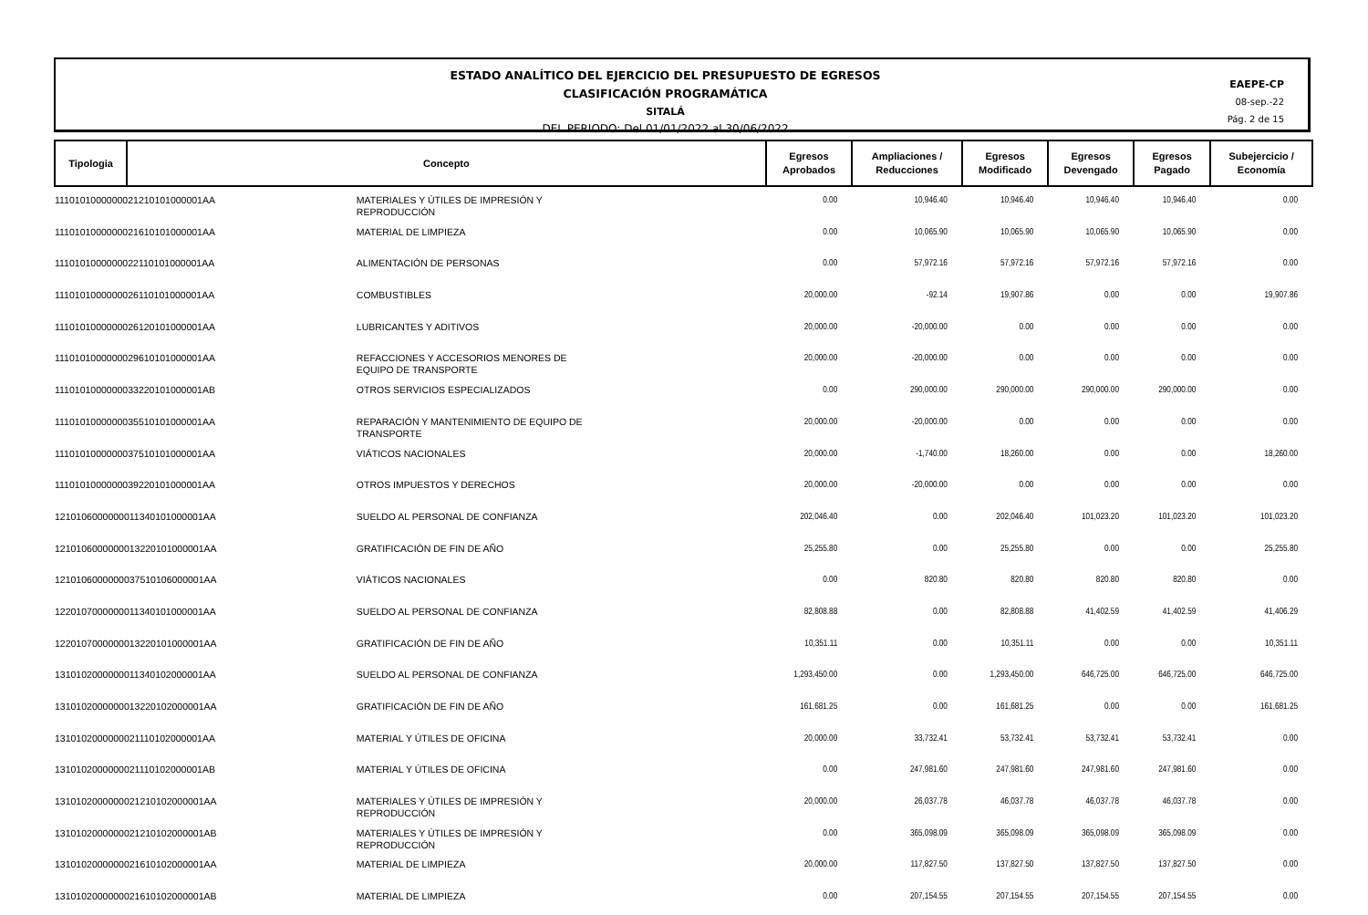ESTADO ANALÍTICO DEL EJERCICIO DEL PRESUPUESTO DE EGRESOS
CLASIFICACIÓN PROGRAMÁTICA
SITALÁ
DEL PERIODO: Del 01/01/2022 al 30/06/2022
EAEPE-CP
08-sep.-22
Pág. 2 de 15
| Tipologia | Concepto | | Egresos Aprobados | Ampliaciones / Reducciones | Egresos Modificado | Egresos Devengado | Egresos Pagado | Subejercicio / Economía |
| --- | --- | --- | --- | --- | --- | --- | --- | --- |
| 1110101000000021210101000001AA | | MATERIALES Y ÚTILES DE IMPRESIÓN Y REPRODUCCIÓN | 0.00 | 10,946.40 | 10,946.40 | 10,946.40 | 10,946.40 | 0.00 |
| 1110101000000021610101000001AA | | MATERIAL DE LIMPIEZA | 0.00 | 10,065.90 | 10,065.90 | 10,065.90 | 10,065.90 | 0.00 |
| 1110101000000022110101000001AA | | ALIMENTACIÓN DE PERSONAS | 0.00 | 57,972.16 | 57,972.16 | 57,972.16 | 57,972.16 | 0.00 |
| 1110101000000026110101000001AA | | COMBUSTIBLES | 20,000.00 | -92.14 | 19,907.86 | 0.00 | 0.00 | 19,907.86 |
| 1110101000000026120101000001AA | | LUBRICANTES Y ADITIVOS | 20,000.00 | -20,000.00 | 0.00 | 0.00 | 0.00 | 0.00 |
| 1110101000000029610101000001AA | | REFACCIONES Y ACCESORIOS MENORES DE EQUIPO DE TRANSPORTE | 20,000.00 | -20,000.00 | 0.00 | 0.00 | 0.00 | 0.00 |
| 1110101000000033220101000001AB | | OTROS SERVICIOS ESPECIALIZADOS | 0.00 | 290,000.00 | 290,000.00 | 290,000.00 | 290,000.00 | 0.00 |
| 1110101000000035510101000001AA | | REPARACIÓN Y MANTENIMIENTO DE EQUIPO DE TRANSPORTE | 20,000.00 | -20,000.00 | 0.00 | 0.00 | 0.00 | 0.00 |
| 1110101000000037510101000001AA | | VIÁTICOS NACIONALES | 20,000.00 | -1,740.00 | 18,260.00 | 0.00 | 0.00 | 18,260.00 |
| 1110101000000039220101000001AA | | OTROS IMPUESTOS Y DERECHOS | 20,000.00 | -20,000.00 | 0.00 | 0.00 | 0.00 | 0.00 |
| 1210106000000011340101000001AA | | SUELDO AL PERSONAL DE CONFIANZA | 202,046.40 | 0.00 | 202,046.40 | 101,023.20 | 101,023.20 | 101,023.20 |
| 1210106000000013220101000001AA | | GRATIFICACIÓN DE FIN DE AÑO | 25,255.80 | 0.00 | 25,255.80 | 0.00 | 0.00 | 25,255.80 |
| 1210106000000037510106000001AA | | VIÁTICOS NACIONALES | 0.00 | 820.80 | 820.80 | 820.80 | 820.80 | 0.00 |
| 1220107000000011340101000001AA | | SUELDO AL PERSONAL DE CONFIANZA | 82,808.88 | 0.00 | 82,808.88 | 41,402.59 | 41,402.59 | 41,406.29 |
| 1220107000000013220101000001AA | | GRATIFICACIÓN DE FIN DE AÑO | 10,351.11 | 0.00 | 10,351.11 | 0.00 | 0.00 | 10,351.11 |
| 1310102000000011340102000001AA | | SUELDO AL PERSONAL DE CONFIANZA | 1,293,450.00 | 0.00 | 1,293,450.00 | 646,725.00 | 646,725.00 | 646,725.00 |
| 1310102000000013220102000001AA | | GRATIFICACIÓN DE FIN DE AÑO | 161,681.25 | 0.00 | 161,681.25 | 0.00 | 0.00 | 161,681.25 |
| 1310102000000021110102000001AA | | MATERIAL Y ÚTILES DE OFICINA | 20,000.00 | 33,732.41 | 53,732.41 | 53,732.41 | 53,732.41 | 0.00 |
| 1310102000000021110102000001AB | | MATERIAL Y ÚTILES DE OFICINA | 0.00 | 247,981.60 | 247,981.60 | 247,981.60 | 247,981.60 | 0.00 |
| 1310102000000021210102000001AA | | MATERIALES Y ÚTILES DE IMPRESIÓN Y REPRODUCCIÓN | 20,000.00 | 26,037.78 | 46,037.78 | 46,037.78 | 46,037.78 | 0.00 |
| 1310102000000021210102000001AB | | MATERIALES Y ÚTILES DE IMPRESIÓN Y REPRODUCCIÓN | 0.00 | 365,098.09 | 365,098.09 | 365,098.09 | 365,098.09 | 0.00 |
| 1310102000000021610102000001AA | | MATERIAL DE LIMPIEZA | 20,000.00 | 117,827.50 | 137,827.50 | 137,827.50 | 137,827.50 | 0.00 |
| 1310102000000021610102000001AB | | MATERIAL DE LIMPIEZA | 0.00 | 207,154.55 | 207,154.55 | 207,154.55 | 207,154.55 | 0.00 |